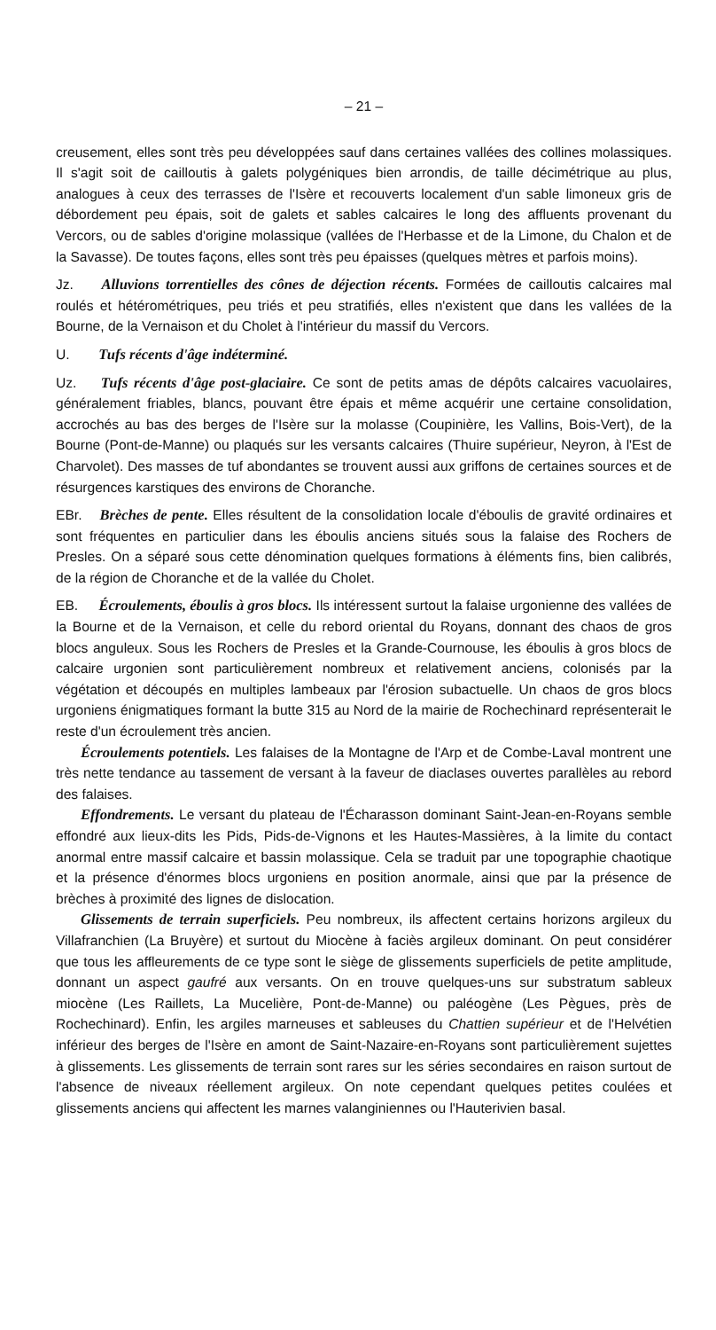– 21 –
creusement, elles sont très peu développées sauf dans certaines vallées des collines molassiques. Il s'agit soit de cailloutis à galets polygéniques bien arrondis, de taille décimétrique au plus, analogues à ceux des terrasses de l'Isère et recouverts localement d'un sable limoneux gris de débordement peu épais, soit de galets et sables calcaires le long des affluents provenant du Vercors, ou de sables d'origine molassique (vallées de l'Herbasse et de la Limone, du Chalon et de la Savasse). De toutes façons, elles sont très peu épaisses (quelques mètres et parfois moins).
Jz. Alluvions torrentielles des cônes de déjection récents. Formées de cailloutis calcaires mal roulés et hétérométriques, peu triés et peu stratifiés, elles n'existent que dans les vallées de la Bourne, de la Vernaison et du Cholet à l'intérieur du massif du Vercors.
U. Tufs récents d'âge indéterminé.
Uz. Tufs récents d'âge post-glaciaire. Ce sont de petits amas de dépôts calcaires vacuolaires, généralement friables, blancs, pouvant être épais et même acquérir une certaine consolidation, accrochés au bas des berges de l'Isère sur la molasse (Coupinière, les Vallins, Bois-Vert), de la Bourne (Pont-de-Manne) ou plaqués sur les versants calcaires (Thuire supérieur, Neyron, à l'Est de Charvolet). Des masses de tuf abondantes se trouvent aussi aux griffons de certaines sources et de résurgences karstiques des environs de Choranche.
EBr. Brèches de pente. Elles résultent de la consolidation locale d'éboulis de gravité ordinaires et sont fréquentes en particulier dans les éboulis anciens situés sous la falaise des Rochers de Presles. On a séparé sous cette dénomination quelques formations à éléments fins, bien calibrés, de la région de Choranche et de la vallée du Cholet.
EB. Écroulements, éboulis à gros blocs. Ils intéressent surtout la falaise urgonienne des vallées de la Bourne et de la Vernaison, et celle du rebord oriental du Royans, donnant des chaos de gros blocs anguleux. Sous les Rochers de Presles et la Grande-Cournouse, les éboulis à gros blocs de calcaire urgonien sont particulièrement nombreux et relativement anciens, colonisés par la végétation et découpés en multiples lambeaux par l'érosion subactuelle. Un chaos de gros blocs urgoniens énigmatiques formant la butte 315 au Nord de la mairie de Rochechinard représenterait le reste d'un écroulement très ancien.
Écroulements potentiels. Les falaises de la Montagne de l'Arp et de Combe-Laval montrent une très nette tendance au tassement de versant à la faveur de diaclases ouvertes parallèles au rebord des falaises.
Effondrements. Le versant du plateau de l'Écharasson dominant Saint-Jean-en-Royans semble effondré aux lieux-dits les Pids, Pids-de-Vignons et les Hautes-Massières, à la limite du contact anormal entre massif calcaire et bassin molassique. Cela se traduit par une topographie chaotique et la présence d'énormes blocs urgoniens en position anormale, ainsi que par la présence de brèches à proximité des lignes de dislocation.
Glissements de terrain superficiels. Peu nombreux, ils affectent certains horizons argileux du Villafranchien (La Bruyère) et surtout du Miocène à faciès argileux dominant. On peut considérer que tous les affleurements de ce type sont le siège de glissements superficiels de petite amplitude, donnant un aspect gaufré aux versants. On en trouve quelques-uns sur substratum sableux miocène (Les Raillets, La Mucelière, Pont-de-Manne) ou paléogène (Les Pègues, près de Rochechinard). Enfin, les argiles marneuses et sableuses du Chattien supérieur et de l'Helvétien inférieur des berges de l'Isère en amont de Saint-Nazaire-en-Royans sont particulièrement sujettes à glissements. Les glissements de terrain sont rares sur les séries secondaires en raison surtout de l'absence de niveaux réellement argileux. On note cependant quelques petites coulées et glissements anciens qui affectent les marnes valanginiennes ou l'Hauterivien basal.